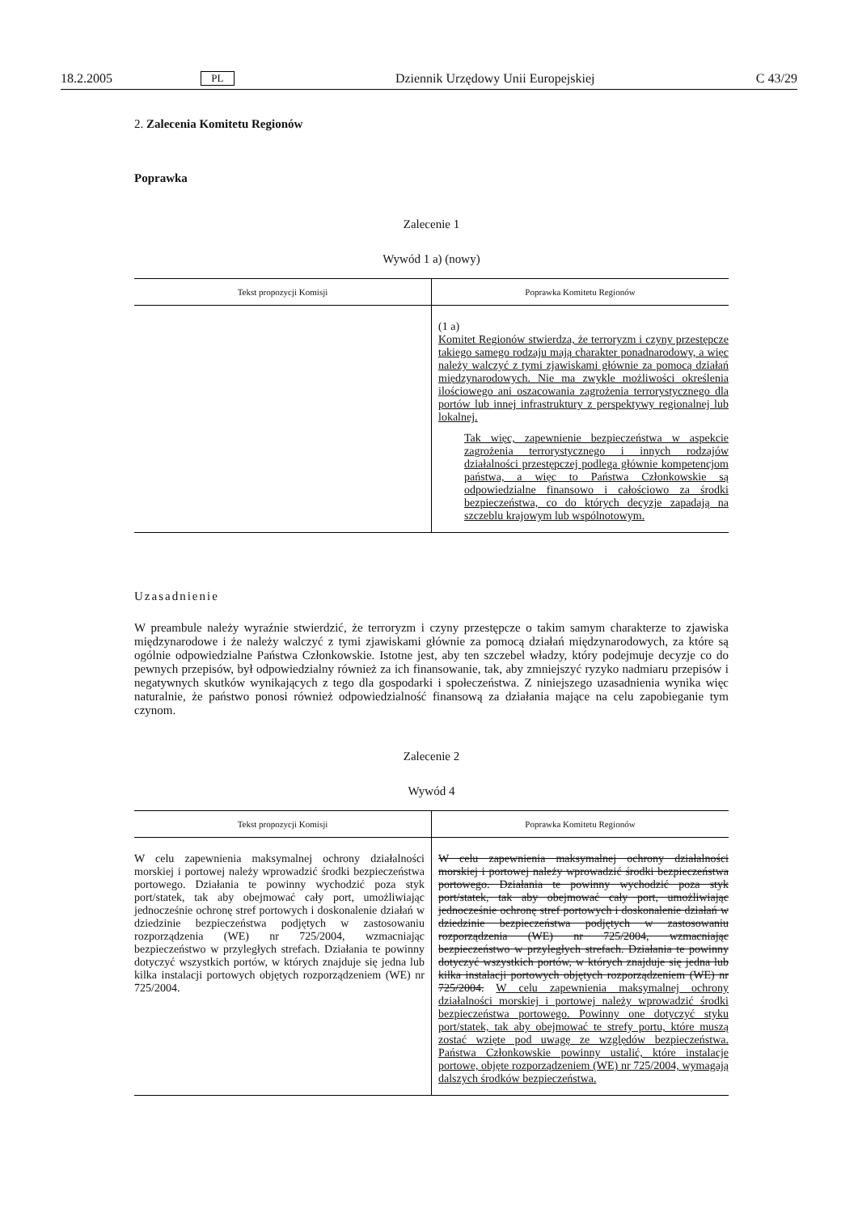18.2.2005 PL Dziennik Urzędowy Unii Europejskiej C 43/29
2. Zalecenia Komitetu Regionów
Poprawka
Zalecenie 1
Wywód 1 a) (nowy)
| Tekst propozycji Komisji | Poprawka Komitetu Regionów |
| --- | --- |
| | (1 a) Komitet Regionów stwierdza, że terroryzm i czyny przestępcze takiego samego rodzaju mają charakter ponadnarodowy, a więc należy walczyć z tymi zjawiskami głównie za pomocą działań międzynarodowych. Nie ma zwykle możliwości określenia ilościowego ani oszacowania zagrożenia terrorystycznego dla portów lub innej infrastruktury z perspektywy regionalnej lub lokalnej. Tak więc, zapewnienie bezpieczeństwa w aspekcie zagrożenia terrorystycznego i innych rodzajów działalności przestępczej podlega głównie kompetencjom państwa, a więc to Państwa Członkowskie są odpowiedzialne finansowo i całościowo za środki bezpieczeństwa, co do których decyzje zapadają na szczeblu krajowym lub wspólnotowym. |
Uzasadnienie
W preambule należy wyraźnie stwierdzić, że terroryzm i czyny przestępcze o takim samym charakterze to zjawiska międzynarodowe i że należy walczyć z tymi zjawiskami głównie za pomocą działań międzynarodowych, za które są ogólnie odpowiedzialne Państwa Członkowskie. Istotne jest, aby ten szczebel władzy, który podejmuje decyzje co do pewnych przepisów, był odpowiedzialny również za ich finansowanie, tak, aby zmniejszyć ryzyko nadmiaru przepisów i negatywnych skutków wynikających z tego dla gospodarki i społeczeństwa. Z niniejszego uzasadnienia wynika więc naturalnie, że państwo ponosi również odpowiedzialność finansową za działania mające na celu zapobieganie tym czynom.
Zalecenie 2
Wywód 4
| Tekst propozycji Komisji | Poprawka Komitetu Regionów |
| --- | --- |
| W celu zapewnienia maksymalnej ochrony działalności morskiej i portowej należy wprowadzić środki bezpieczeństwa portowego. Działania te powinny wychodzić poza styk port/statek, tak aby obejmować cały port, umożliwiając jednocześnie ochronę stref portowych i doskonalenie działań w dziedzinie bezpieczeństwa podjętych w zastosowaniu rozporządzenia (WE) nr 725/2004, wzmacniając bezpieczeństwo w przyległych strefach. Działania te powinny dotyczyć wszystkich portów, w których znajduje się jedna lub kilka instalacji portowych objętych rozporządzeniem (WE) nr 725/2004. | W celu zapewnienia maksymalnej ochrony działalności morskiej i portowej należy wprowadzić środki bezpieczeństwa portowego. Działania te powinny wychodzić poza styk port/statek, tak aby obejmować cały port, umożliwiając jednocześnie ochronę stref portowych i doskonalenie działań w dziedzinie bezpieczeństwa podjętych w zastosowaniu rozporządzenia (WE) nr 725/2004, wzmacniając bezpieczeństwo w przyległych strefach. Działania te powinny dotyczyć wszystkich portów, w których znajduje się jedna lub kilka instalacji portowych objętych rozporządzeniem (WE) nr 725/2004. W celu zapewnienia maksymalnej ochrony działalności morskiej i portowej należy wprowadzić środki bezpieczeństwa portowego. Powinny one dotyczyć styku port/statek, tak aby obejmować te strefy portu, które muszą zostać wzięte pod uwagę ze względów bezpieczeństwa. Państwa Członkowskie powinny ustalić, które instalacje portowe, objęte rozporządzeniem (WE) nr 725/2004, wymagają dalszych środków bezpieczeństwa. |